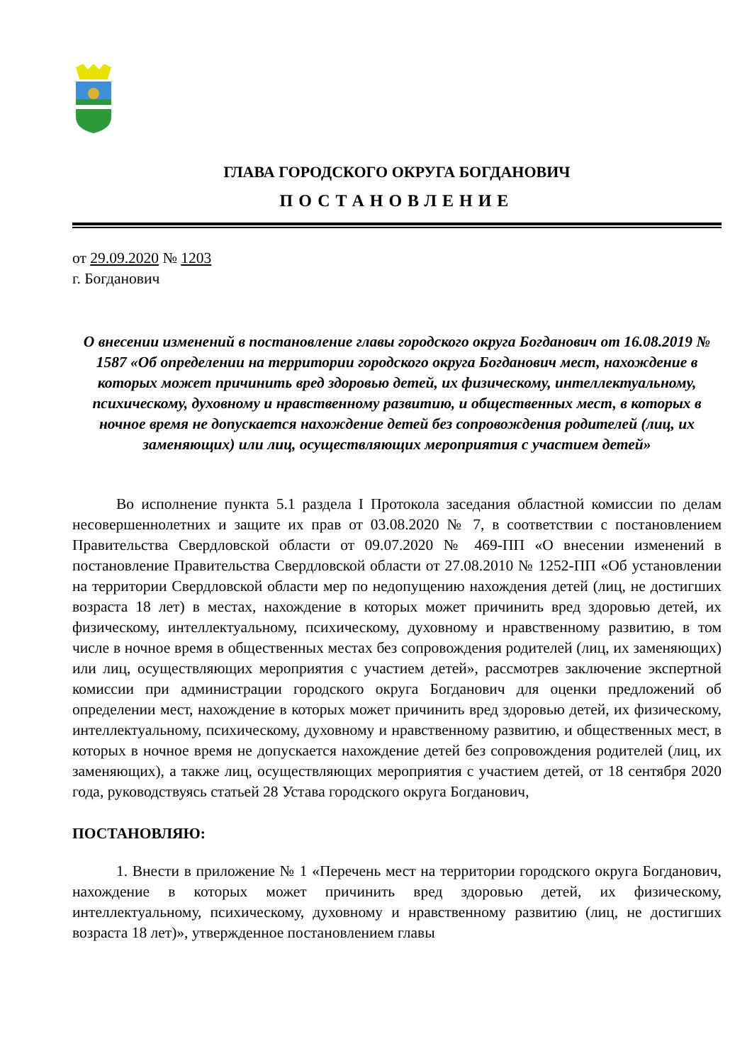ГЛАВА ГОРОДСКОГО ОКРУГА БОГДАНОВИЧ
ПОСТАНОВЛЕНИЕ
от 29.09.2020 № 1203
г. Богданович
О внесении изменений в постановление главы городского округа Богданович от 16.08.2019 № 1587 «Об определении на территории городского округа Богданович мест, нахождение в которых может причинить вред здоровью детей, их физическому, интеллектуальному, психическому, духовному и нравственному развитию, и общественных мест, в которых в ночное время не допускается нахождение детей без сопровождения родителей (лиц, их заменяющих) или лиц, осуществляющих мероприятия с участием детей»
Во исполнение пункта 5.1 раздела I Протокола заседания областной комиссии по делам несовершеннолетних и защите их прав от 03.08.2020 № 7, в соответствии с постановлением Правительства Свердловской области от 09.07.2020 № 469-ПП «О внесении изменений в постановление Правительства Свердловской области от 27.08.2010 № 1252-ПП «Об установлении на территории Свердловской области мер по недопущению нахождения детей (лиц, не достигших возраста 18 лет) в местах, нахождение в которых может причинить вред здоровью детей, их физическому, интеллектуальному, психическому, духовному и нравственному развитию, в том числе в ночное время в общественных местах без сопровождения родителей (лиц, их заменяющих) или лиц, осуществляющих мероприятия с участием детей», рассмотрев заключение экспертной комиссии при администрации городского округа Богданович для оценки предложений об определении мест, нахождение в которых может причинить вред здоровью детей, их физическому, интеллектуальному, психическому, духовному и нравственному развитию, и общественных мест, в которых в ночное время не допускается нахождение детей без сопровождения родителей (лиц, их заменяющих), а также лиц, осуществляющих мероприятия с участием детей, от 18 сентября 2020 года, руководствуясь статьей 28 Устава городского округа Богданович,
ПОСТАНОВЛЯЮ:
1. Внести в приложение № 1 «Перечень мест на территории городского округа Богданович, нахождение в которых может причинить вред здоровью детей, их физическому, интеллектуальному, психическому, духовному и нравственному развитию (лиц, не достигших возраста 18 лет)», утвержденное постановлением главы